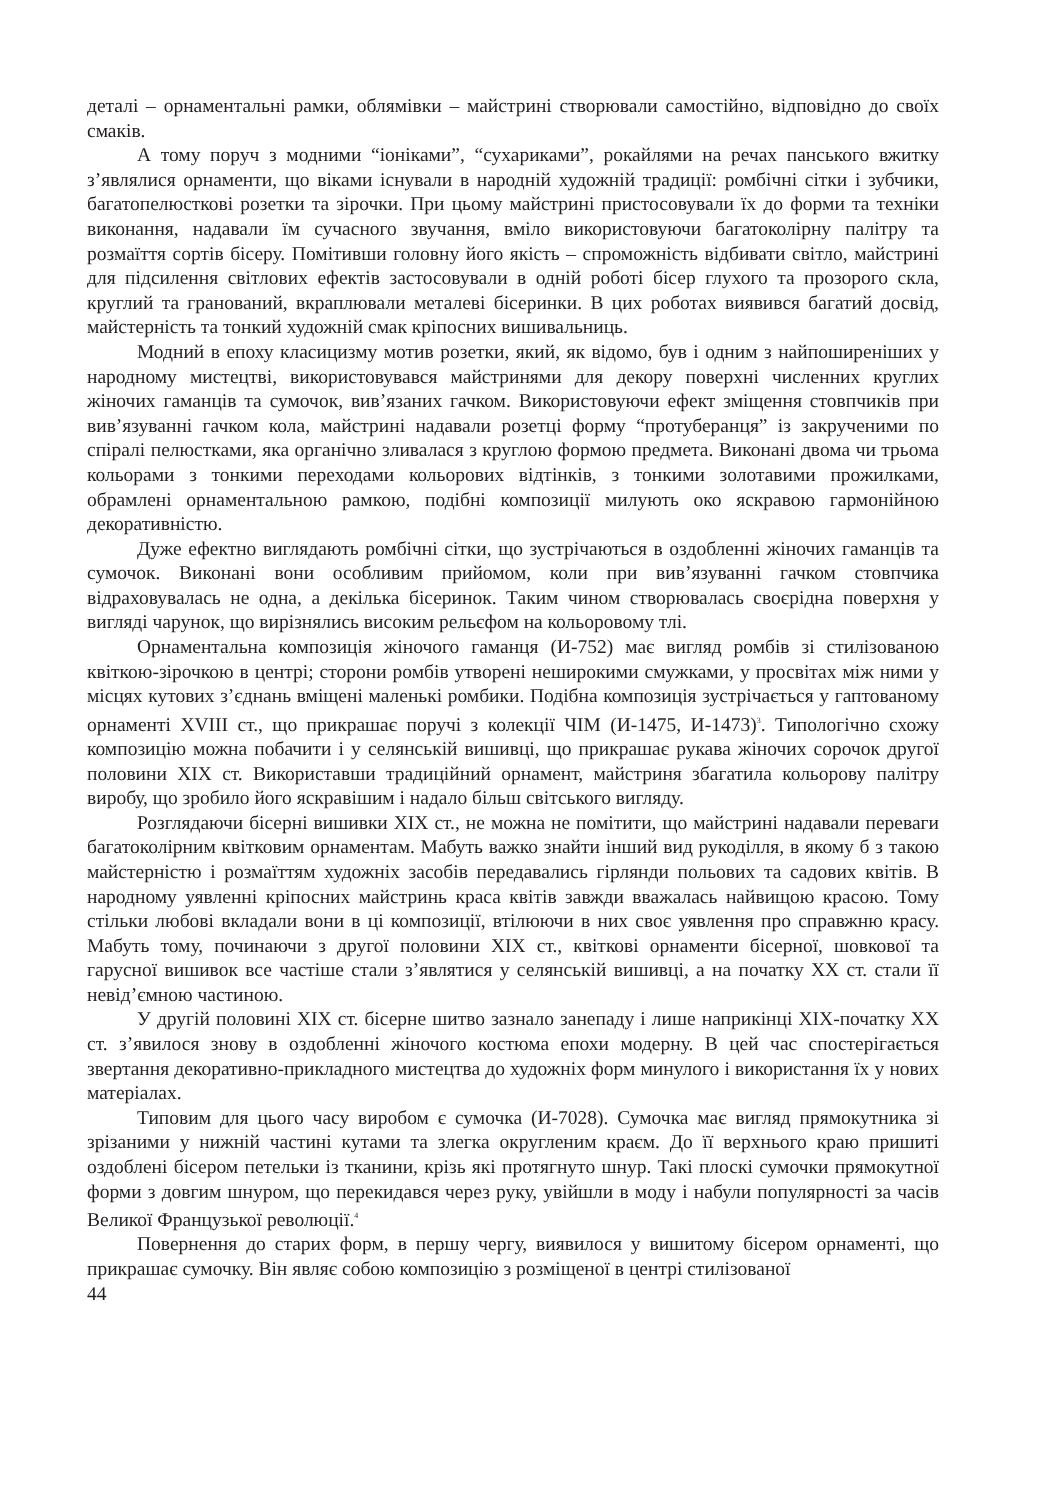деталі – орнаментальні рамки, облямівки – майстрині створювали самостійно, відповідно до своїх смаків.
А тому поруч з модними “іоніками”, “сухариками”, рокайлями на речах панського вжитку з’являлися орнаменти, що віками існували в народній художній традиції: ромбічні сітки і зубчики, багатопелюсткові розетки та зірочки. При цьому майстрині пристосовували їх до форми та техніки виконання, надавали їм сучасного звучання, вміло використовуючи багатоколірну палітру та розмаїття сортів бісеру. Помітивши головну його якість – спроможність відбивати світло, майстрині для підсилення світлових ефектів застосовували в одній роботі бісер глухого та прозорого скла, круглий та гранований, вкраплювали металеві бісеринки. В цих роботах виявився багатий досвід, майстерність та тонкий художній смак кріпосних вишивальниць.
Модний в епоху класицизму мотив розетки, який, як відомо, був і одним з найпоширеніших у народному мистецтві, використовувався майстринями для декору поверхні численних круглих жіночих гаманців та сумочок, вив’язаних гачком. Використовуючи ефект зміщення стовпчиків при вив’язуванні гачком кола, майстрині надавали розетці форму “протуберанця” із закрученими по спіралі пелюстками, яка органічно зливалася з круглою формою предмета. Виконані двома чи трьома кольорами з тонкими переходами кольорових відтінків, з тонкими золотавими прожилками, обрамлені орнаментальною рамкою, подібні композиції милують око яскравою гармонійною декоративністю.
Дуже ефектно виглядають ромбічні сітки, що зустрічаються в оздобленні жіночих гаманців та сумочок. Виконані вони особливим прийомом, коли при вив’язуванні гачком стовпчика відраховувалась не одна, а декілька бісеринок. Таким чином створювалась своєрідна поверхня у вигляді чарунок, що вирізнялись високим рельєфом на кольоровому тлі.
Орнаментальна композиція жіночого гаманця (И-752) має вигляд ромбів зі стилізованою квіткою-зірочкою в центрі; сторони ромбів утворені неширокими смужками, у просвітах між ними у місцях кутових з’єднань вміщені маленькі ромбики. Подібна композиція зустрічається у гаптованому орнаменті XVIII ст., що прикрашає поручі з колекції ЧІМ (И-1475, И-1473)<sup>3</sup>. Типологічно схожу композицію можна побачити і у селянській вишивці, що прикрашає рукава жіночих сорочок другої половини XIX ст. Використавши традиційний орнамент, майстриня збагатила кольорову палітру виробу, що зробило його яскравішим і надало більш світського вигляду.
Розглядаючи бісерні вишивки XIX ст., не можна не помітити, що майстрині надавали переваги багатоколірним квітковим орнаментам. Мабуть важко знайти інший вид рукоділля, в якому б з такою майстерністю і розмаїттям художніх засобів передавались гірлянди польових та садових квітів. В народному уявленні кріпосних майстринь краса квітів завжди вважалась найвищою красою. Тому стільки любові вкладали вони в ці композиції, втілюючи в них своє уявлення про справжню красу. Мабуть тому, починаючи з другої половини XIX ст., квіткові орнаменти бісерної, шовкової та гарусної вишивок все частіше стали з’являтися у селянській вишивці, а на початку XX ст. стали її невід’ємною частиною.
У другій половині XIX ст. бісерне шитво зазнало занепаду і лише наприкінці XIX-початку XX ст. з’явилося знову в оздобленні жіночого костюма епохи модерну. В цей час спостерігається звертання декоративно-прикладного мистецтва до художніх форм минулого і використання їх у нових матеріалах.
Типовим для цього часу виробом є сумочка (И-7028). Сумочка має вигляд прямокутника зі зрізаними у нижній частині кутами та злегка округленим краєм. До її верхнього краю пришиті оздоблені бісером петельки із тканини, крізь які протягнуто шнур. Такі плоскі сумочки прямокутної форми з довгим шнуром, що перекидався через руку, увійшли в моду і набули популярності за часів Великої Французької революції.<sup>4</sup>
Повернення до старих форм, в першу чергу, виявилося у вишитому бісером орнаменті, що прикрашає сумочку. Він являє собою композицію з розміщеної в центрі стилізованої
44